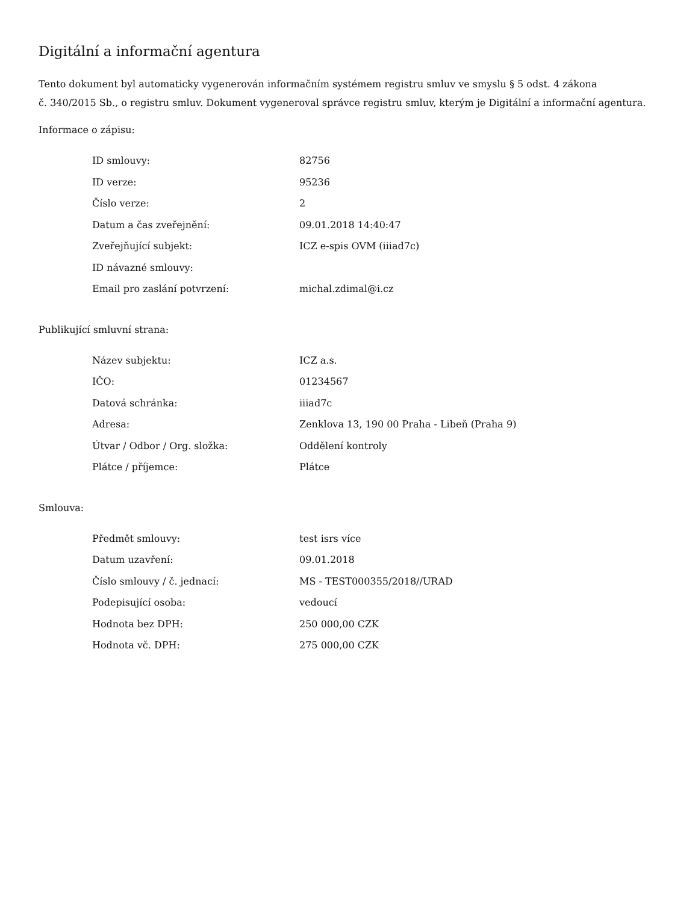Digitální a informační agentura
Tento dokument byl automaticky vygenerován informačním systémem registru smluv ve smyslu § 5 odst. 4 zákona
č. 340/2015 Sb., o registru smluv. Dokument vygeneroval správce registru smluv, kterým je Digitální a informační agentura.
Informace o zápisu:
| ID smlouvy: | 82756 |
| ID verze: | 95236 |
| Číslo verze: | 2 |
| Datum a čas zveřejnění: | 09.01.2018 14:40:47 |
| Zveřejňující subjekt: | ICZ e-spis OVM (iiiad7c) |
| ID návazné smlouvy: | |
| Email pro zaslání potvrzení: | michal.zdimal@i.cz |
Publikující smluvní strana:
| Název subjektu: | ICZ a.s. |
| IČO: | 01234567 |
| Datová schránka: | iiiad7c |
| Adresa: | Zenklova 13, 190 00 Praha - Libeň (Praha 9) |
| Útvar / Odbor / Org. složka: | Oddělení kontroly |
| Plátce / příjemce: | Plátce |
Smlouva:
| Předmět smlouvy: | test isrs více |
| Datum uzavření: | 09.01.2018 |
| Číslo smlouvy / č. jednací: | MS - TEST000355/2018//URAD |
| Podepisující osoba: | vedoucí |
| Hodnota bez DPH: | 250 000,00 CZK |
| Hodnota vč. DPH: | 275 000,00 CZK |